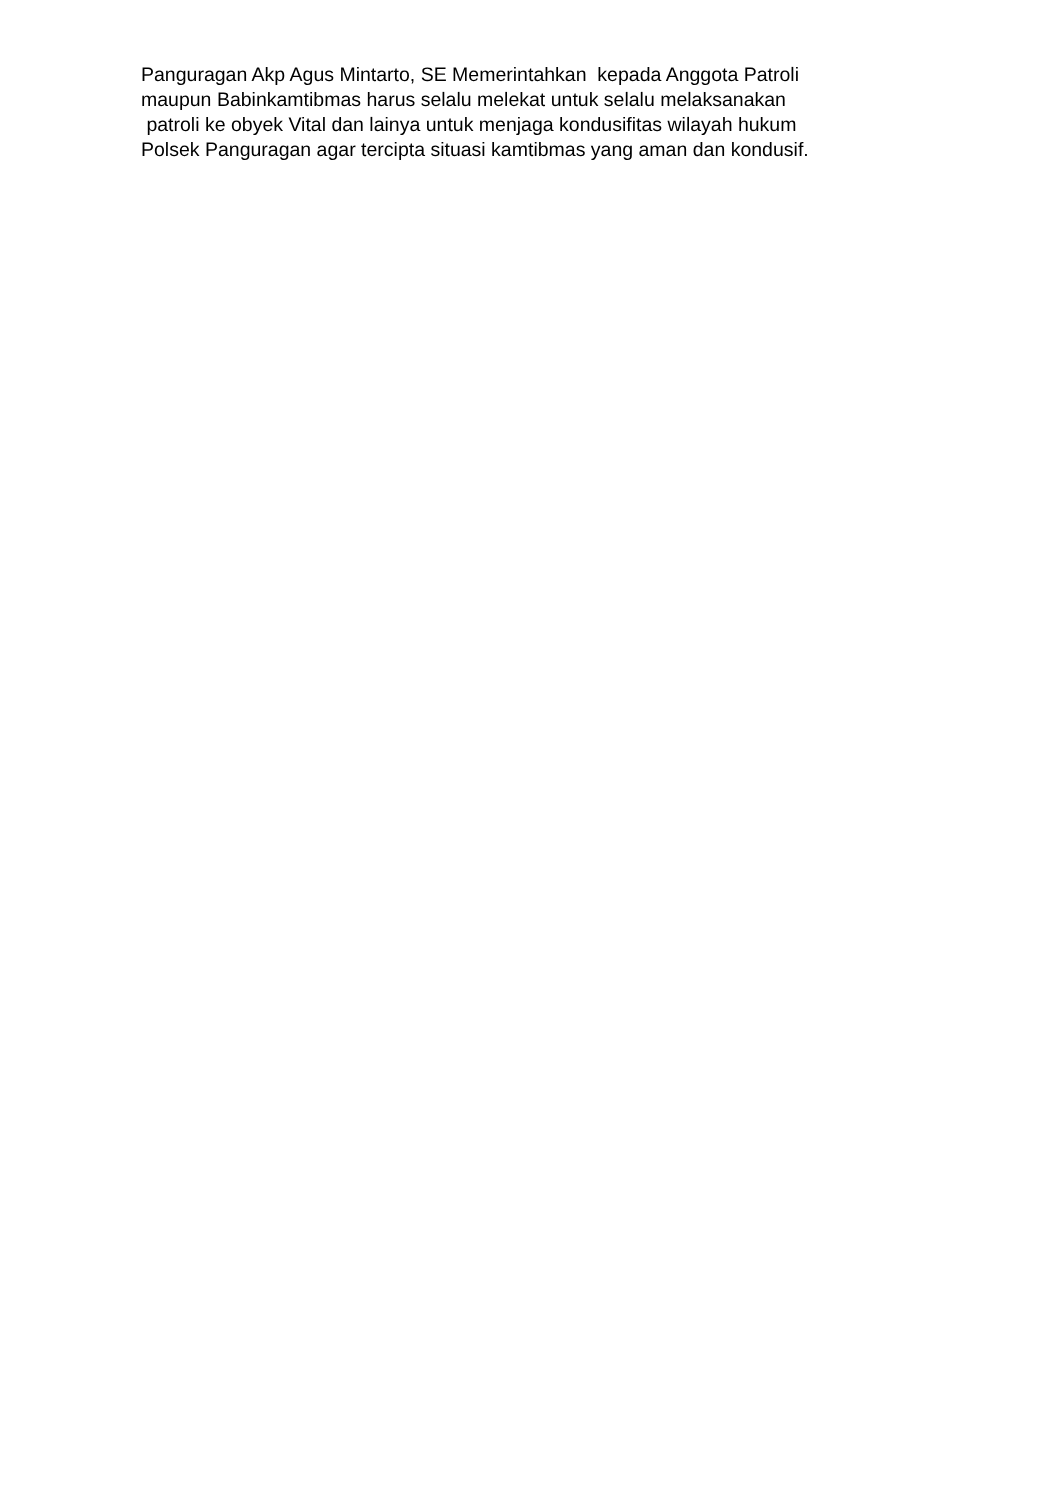Panguragan Akp Agus Mintarto, SE Memerintahkan kepada Anggota Patroli maupun Babinkamtibmas harus selalu melekat untuk selalu melaksanakan patroli ke obyek Vital dan lainya untuk menjaga kondusifitas wilayah hukum Polsek Panguragan agar tercipta situasi kamtibmas yang aman dan kondusif.